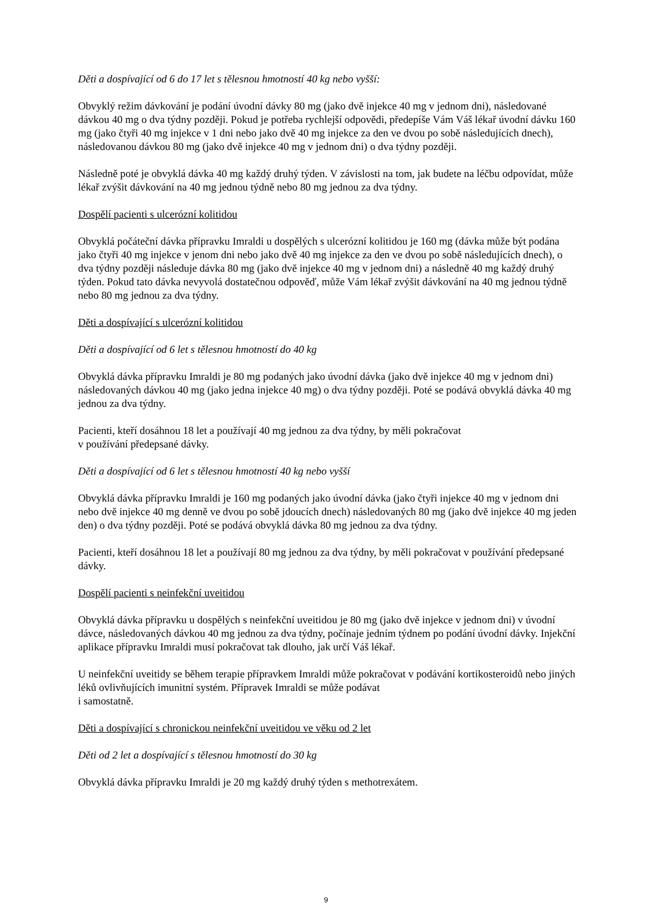Děti a dospívající od 6 do 17 let s tělesnou hmotností 40 kg nebo vyšší:
Obvyklý režim dávkování je podání úvodní dávky 80 mg (jako dvě injekce 40 mg v jednom dni), následované dávkou 40 mg o dva týdny později. Pokud je potřeba rychlejší odpovědi, předepíše Vám Váš lékař úvodní dávku 160 mg (jako čtyři 40 mg injekce v 1 dni nebo jako dvě 40 mg injekce za den ve dvou po sobě následujících dnech), následovanou dávkou 80 mg (jako dvě injekce 40 mg v jednom dni) o dva týdny později.
Následně poté je obvyklá dávka 40 mg každý druhý týden. V závislosti na tom, jak budete na léčbu odpovídat, může lékař zvýšit dávkování na 40 mg jednou týdně nebo 80 mg jednou za dva týdny.
Dospělí pacienti s ulcerózní kolitidou
Obvyklá počáteční dávka přípravku Imraldi u dospělých s ulcerózní kolitidou je 160 mg (dávka může být podána jako čtyři 40 mg injekce v jenom dni nebo jako dvě 40 mg injekce za den ve dvou po sobě následujících dnech), o dva týdny později následuje dávka 80 mg (jako dvě injekce 40 mg v jednom dni) a následně 40 mg každý druhý týden. Pokud tato dávka nevyvolá dostatečnou odpověď, může Vám lékař zvýšit dávkování na 40 mg jednou týdně nebo 80 mg jednou za dva týdny.
Děti a dospívající s ulcerózní kolitidou
Děti a dospívající od 6 let s tělesnou hmotností do 40 kg
Obvyklá dávka přípravku Imraldi je 80 mg podaných jako úvodní dávka (jako dvě injekce 40 mg v jednom dni) následovaných dávkou 40 mg (jako jedna injekce 40 mg) o dva týdny později. Poté se podává obvyklá dávka 40 mg jednou za dva týdny.
Pacienti, kteří dosáhnou 18 let a používají 40 mg jednou za dva týdny, by měli pokračovat
v používání předepsané dávky.
Děti a dospívající od 6 let s tělesnou hmotností 40 kg nebo vyšší
Obvyklá dávka přípravku Imraldi je 160 mg podaných jako úvodní dávka (jako čtyři injekce 40 mg v jednom dni nebo dvě injekce 40 mg denně ve dvou po sobě jdoucích dnech) následovaných 80 mg (jako dvě injekce 40 mg jeden den) o dva týdny později. Poté se podává obvyklá dávka 80 mg jednou za dva týdny.
Pacienti, kteří dosáhnou 18 let a používají 80 mg jednou za dva týdny, by měli pokračovat v používání předepsané dávky.
Dospělí pacienti s neinfekční uveitidou
Obvyklá dávka přípravku u dospělých s neinfekční uveitidou je 80 mg (jako dvě injekce v jednom dni) v úvodní dávce, následovaných dávkou 40 mg jednou za dva týdny, počínaje jedním týdnem po podání úvodní dávky. Injekční aplikace přípravku Imraldi musí pokračovat tak dlouho, jak určí Váš lékař.
U neinfekční uveitidy se během terapie přípravkem Imraldi může pokračovat v podávání kortikosteroidů nebo jiných léků ovlivňujících imunitní systém. Přípravek Imraldi se může podávat
i samostatně.
Děti a dospívající s chronickou neinfekční uveitidou ve věku od 2 let
Děti od 2 let a dospívající s tělesnou hmotností do 30 kg
Obvyklá dávka přípravku Imraldi je 20 mg každý druhý týden s methotrexátem.
9